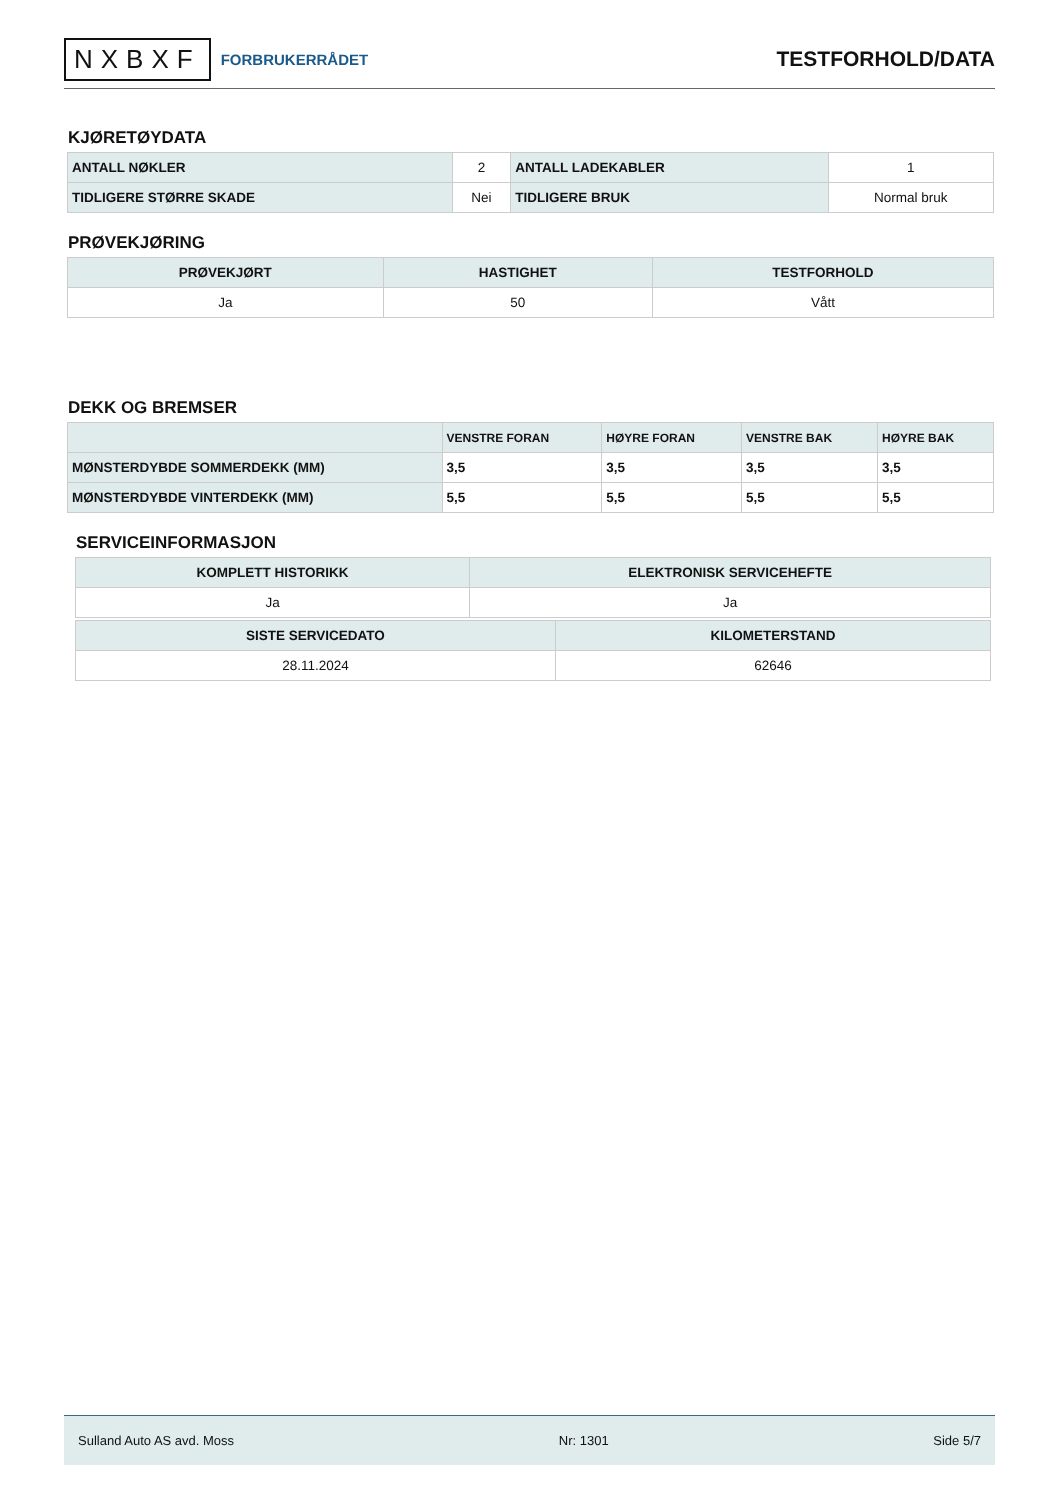NXBXF FORBRUKERRÅDET
TESTFORHOLD/DATA
KJØRETØYDATA
| ANTALL NØKLER | 2 | ANTALL LADEKABLER | 1 |
| TIDLIGERE STØRRE SKADE | Nei | TIDLIGERE BRUK | Normal bruk |
PRØVEKJØRING
| PRØVEKJØRT | HASTIGHET | TESTFORHOLD |
| --- | --- | --- |
| Ja | 50 | Vått |
DEKK OG BREMSER
| | VENSTRE FORAN | HØYRE FORAN | VENSTRE BAK | HØYRE BAK |
| --- | --- | --- | --- | --- |
| MØNSTERDYBDE SOMMERDEKK (MM) | 3,5 | 3,5 | 3,5 | 3,5 |
| MØNSTERDYBDE VINTERDEKK (MM) | 5,5 | 5,5 | 5,5 | 5,5 |
SERVICEINFORMASJON
| KOMPLETT HISTORIKK | ELEKTRONISK SERVICEHEFTE |
| --- | --- |
| Ja | Ja |
| SISTE SERVICEDATO | KILOMETERSTAND |
| --- | --- |
| 28.11.2024 | 62646 |
Sulland Auto AS avd. Moss Nr: 1301 Side 5/7